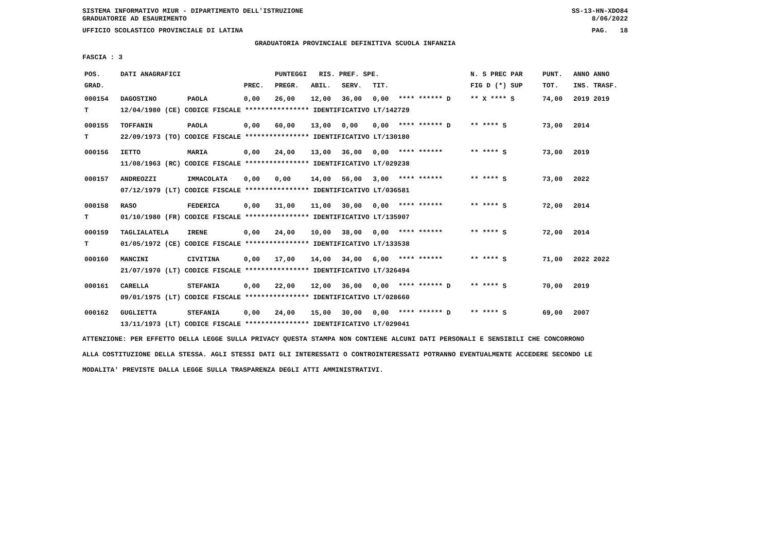SISTEMA INFORMATIVO MIUR - DIPARTIMENTO DELL'ISTRUZIONE SS-13-HN-XDO84
GRADUATORIE AD ESAURIMENTO 8/06/2022
UFFICIO SCOLASTICO PROVINCIALE DI LATINA PAG. 18
GRADUATORIA PROVINCIALE DEFINITIVA SCUOLA INFANZIA
FASCIA : 3
| POS. | DATI ANAGRAFICI | | | PUNTEGGI RIS. PREF. SPE. | | | | | N. S PREC PAR | PUNT. | ANNO ANNO |
| --- | --- | --- | --- | --- | --- | --- | --- | --- | --- | --- | --- |
| GRAD. | | | PREC. | PREGR. | ABIL. | SERV. | TIT. | | FIG D (*) SUP | TOT. | INS. TRASF. |
| 000154 | DAGOSTINO | PAOLA | 0,00 | 26,00 | 12,00 | 36,00 | 0,00 | **** ****** D | ** X **** S | 74,00 | 2019 2019 |
| T | 12/04/1980 (CE) CODICE FISCALE **************** IDENTIFICATIVO LT/142729 | | | | | | | | | | |
| 000155 | TOFFANIN | PAOLA | 0,00 | 60,00 | 13,00 | 0,00 | 0,00 | **** ****** D | ** **** S | 73,00 | 2014 |
| T | 22/09/1973 (TO) CODICE FISCALE **************** IDENTIFICATIVO LT/130180 | | | | | | | | | | |
| 000156 | IETTO | MARIA | 0,00 | 24,00 | 13,00 | 36,00 | 0,00 | **** ****** | ** **** S | 73,00 | 2019 |
| | 11/08/1963 (RC) CODICE FISCALE **************** IDENTIFICATIVO LT/029238 | | | | | | | | | | |
| 000157 | ANDREOZZI | IMMACOLATA | 0,00 | 0,00 | 14,00 | 56,00 | 3,00 | **** ****** | ** **** S | 73,00 | 2022 |
| | 07/12/1979 (LT) CODICE FISCALE **************** IDENTIFICATIVO LT/036581 | | | | | | | | | | |
| 000158 | RASO | FEDERICA | 0,00 | 31,00 | 11,00 | 30,00 | 0,00 | **** ****** | ** **** S | 72,00 | 2014 |
| T | 01/10/1980 (FR) CODICE FISCALE **************** IDENTIFICATIVO LT/135907 | | | | | | | | | | |
| 000159 | TAGLIALATELA | IRENE | 0,00 | 24,00 | 10,00 | 38,00 | 0,00 | **** ****** | ** **** S | 72,00 | 2014 |
| T | 01/05/1972 (CE) CODICE FISCALE **************** IDENTIFICATIVO LT/133538 | | | | | | | | | | |
| 000160 | MANCINI | CIVITINA | 0,00 | 17,00 | 14,00 | 34,00 | 6,00 | **** ****** | ** **** S | 71,00 | 2022 2022 |
| | 21/07/1970 (LT) CODICE FISCALE **************** IDENTIFICATIVO LT/326494 | | | | | | | | | | |
| 000161 | CARELLA | STEFANIA | 0,00 | 22,00 | 12,00 | 36,00 | 0,00 | **** ****** D | ** **** S | 70,00 | 2019 |
| | 09/01/1975 (LT) CODICE FISCALE **************** IDENTIFICATIVO LT/028660 | | | | | | | | | | |
| 000162 | GUGLIETTA | STEFANIA | 0,00 | 24,00 | 15,00 | 30,00 | 0,00 | **** ****** D | ** **** S | 69,00 | 2007 |
| | 13/11/1973 (LT) CODICE FISCALE **************** IDENTIFICATIVO LT/029041 | | | | | | | | | | |
ATTENZIONE: PER EFFETTO DELLA LEGGE SULLA PRIVACY QUESTA STAMPA NON CONTIENE ALCUNI DATI PERSONALI E SENSIBILI CHE CONCORRONO
ALLA COSTITUZIONE DELLA STESSA. AGLI STESSI DATI GLI INTERESSATI O CONTROINTERESSATI POTRANNO EVENTUALMENTE ACCEDERE SECONDO LE
MODALITA' PREVISTE DALLA LEGGE SULLA TRASPARENZA DEGLI ATTI AMMINISTRATIVI.